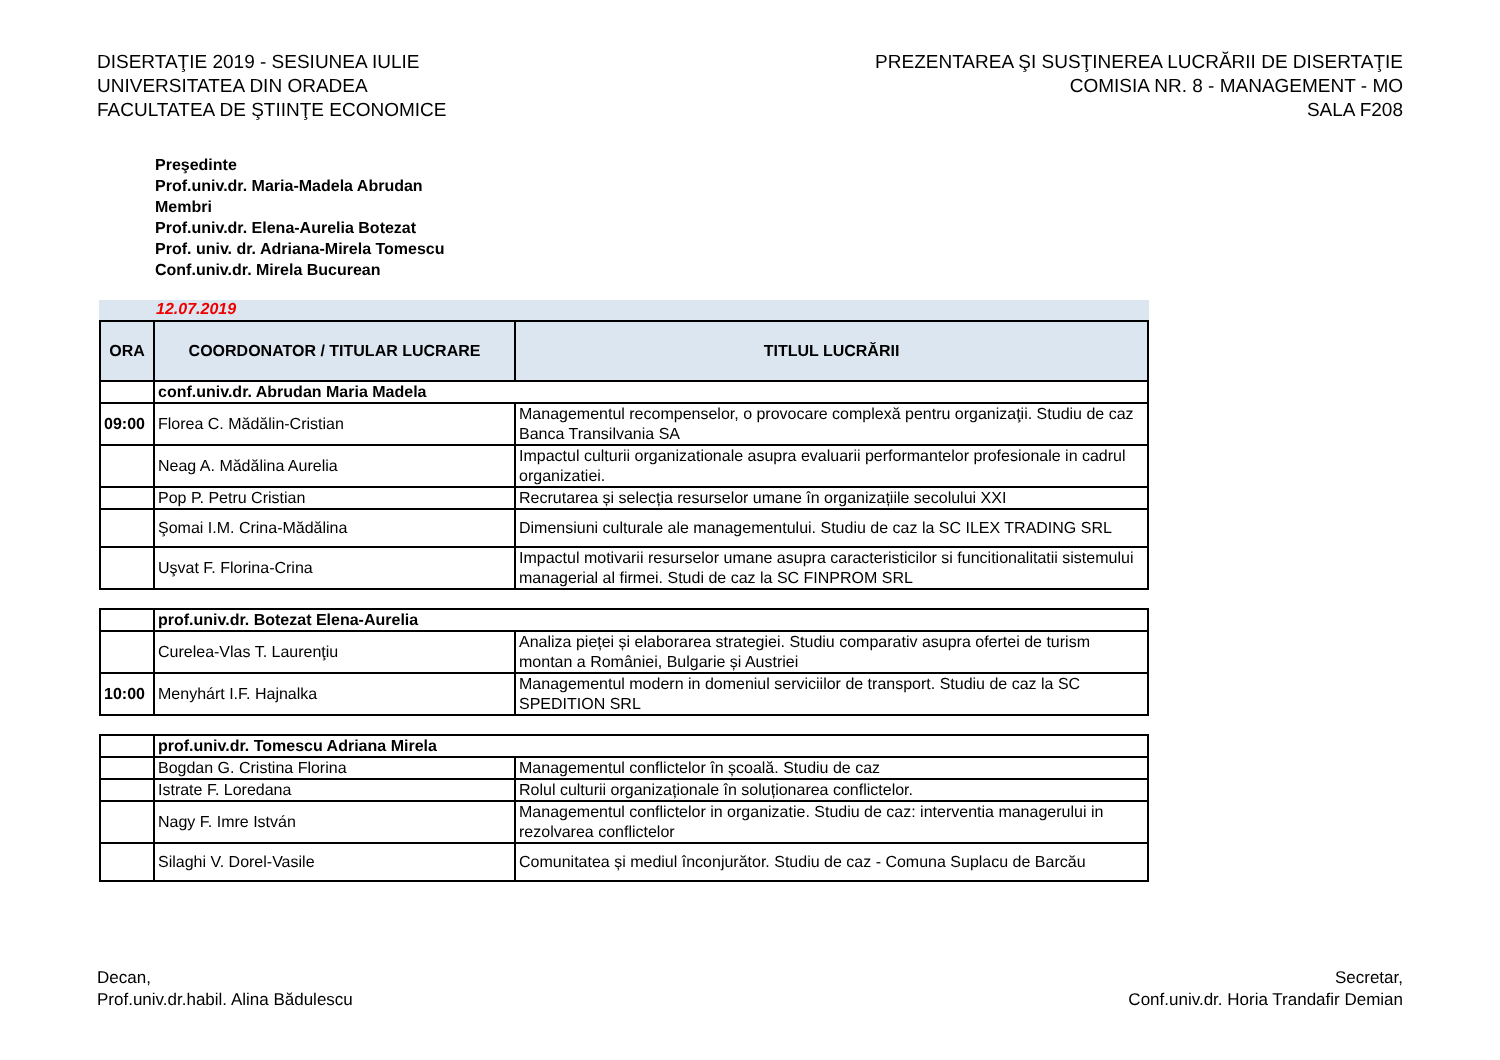DISERTAŢIE 2019 - SESIUNEA IULIE
UNIVERSITATEA DIN ORADEA
FACULTATEA DE ŞTIINŢE ECONOMICE
PREZENTAREA ŞI SUSŢINEREA LUCRĂRII DE DISERTAŢIE
COMISIA NR. 8 - MANAGEMENT - MO
SALA F208
Preşedinte
Prof.univ.dr. Maria-Madela Abrudan
Membri
Prof.univ.dr. Elena-Aurelia Botezat
Prof. univ. dr. Adriana-Mirela Tomescu
Conf.univ.dr. Mirela Bucurean
12.07.2019
| ORA | COORDONATOR / TITULAR LUCRARE | TITLUL LUCRĂRII |
| --- | --- | --- |
| | conf.univ.dr. Abrudan Maria Madela | |
| 09:00 | Florea C. Mădălin-Cristian | Managementul recompenselor, o provocare complexă pentru organizaţii. Studiu de caz Banca Transilvania SA |
| | Neag A. Mădălina Aurelia | Impactul culturii organizationale asupra evaluarii performantelor profesionale in cadrul organizatiei. |
| | Pop P. Petru Cristian | Recrutarea și selecția resurselor umane în organizațiile secolului XXI |
| | Şomai I.M. Crina-Mădălina | Dimensiuni culturale ale managementului. Studiu de caz la SC ILEX TRADING SRL |
| | Uşvat F. Florina-Crina | Impactul motivarii resurselor umane asupra caracteristicilor si funcitionalitatii sistemului managerial al firmei. Studi de caz la SC FINPROM SRL |
| | prof.univ.dr. Botezat Elena-Aurelia | |
| | Curelea-Vlas T. Laurenţiu | Analiza pieței și elaborarea strategiei. Studiu comparativ asupra ofertei de turism montan a României, Bulgarie și Austriei |
| 10:00 | Menyhárt I.F. Hajnalka | Managementul modern in domeniul serviciilor de transport. Studiu de caz la SC SPEDITION SRL |
| | prof.univ.dr. Tomescu Adriana Mirela | |
| | Bogdan G. Cristina Florina | Managementul conflictelor în școală. Studiu de caz |
| | Istrate F. Loredana | Rolul culturii organizaționale în soluționarea conflictelor. |
| | Nagy F. Imre István | Managementul conflictelor in organizatie. Studiu de caz: interventia managerului in rezolvarea conflictelor |
| | Silaghi V. Dorel-Vasile | Comunitatea și mediul înconjurător. Studiu de caz - Comuna Suplacu de Barcău |
Decan,
Prof.univ.dr.habil. Alina Bădulescu
Secretar,
Conf.univ.dr. Horia Trandafir Demian